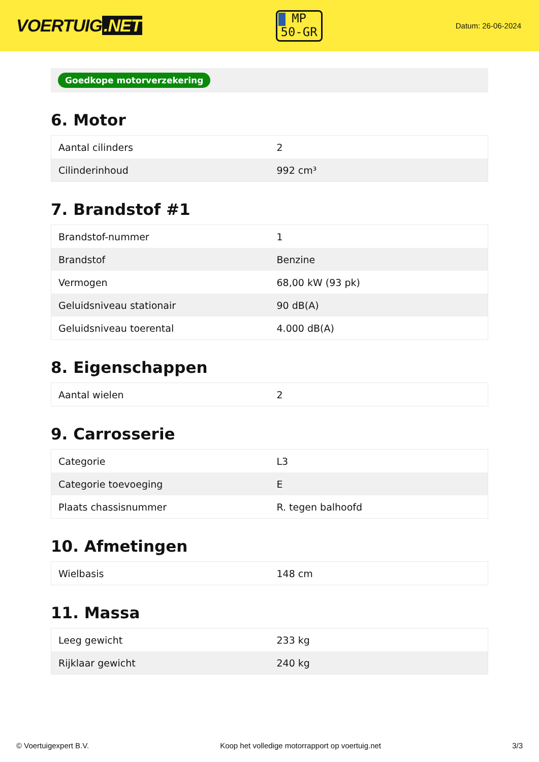VOERTUIG.NET
MP
50-GR
Datum: 26-06-2024
Goedkope motorverzekering
6. Motor
| Aantal cilinders | 2 |
| Cilinderinhoud | 992 cm³ |
7. Brandstof #1
| Brandstof-nummer | 1 |
| Brandstof | Benzine |
| Vermogen | 68,00 kW (93 pk) |
| Geluidsniveau stationair | 90 dB(A) |
| Geluidsniveau toerental | 4.000 dB(A) |
8. Eigenschappen
| Aantal wielen | 2 |
9. Carrosserie
| Categorie | L3 |
| Categorie toevoeging | E |
| Plaats chassisnummer | R. tegen balhoofd |
10. Afmetingen
| Wielbasis | 148 cm |
11. Massa
| Leeg gewicht | 233 kg |
| Rijklaar gewicht | 240 kg |
© Voertuigexpert B.V. Koop het volledige motorrapport op voertuig.net 3/3